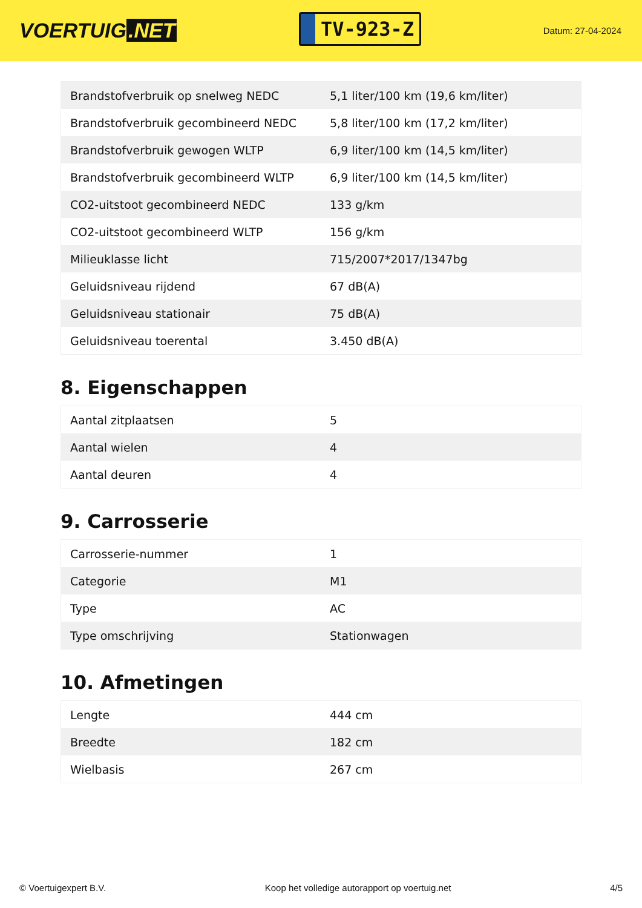VOERTUIG.NET
TV-923-Z
Datum: 27-04-2024
| Brandstofverbruik op snelweg NEDC | 5,1 liter/100 km (19,6 km/liter) |
| Brandstofverbruik gecombineerd NEDC | 5,8 liter/100 km (17,2 km/liter) |
| Brandstofverbruik gewogen WLTP | 6,9 liter/100 km (14,5 km/liter) |
| Brandstofverbruik gecombineerd WLTP | 6,9 liter/100 km (14,5 km/liter) |
| CO2-uitstoot gecombineerd NEDC | 133 g/km |
| CO2-uitstoot gecombineerd WLTP | 156 g/km |
| Milieuklasse licht | 715/2007*2017/1347bg |
| Geluidsniveau rijdend | 67 dB(A) |
| Geluidsniveau stationair | 75 dB(A) |
| Geluidsniveau toerental | 3.450 dB(A) |
8. Eigenschappen
| Aantal zitplaatsen | 5 |
| Aantal wielen | 4 |
| Aantal deuren | 4 |
9. Carrosserie
| Carrosserie-nummer | 1 |
| Categorie | M1 |
| Type | AC |
| Type omschrijving | Stationwagen |
10. Afmetingen
| Lengte | 444 cm |
| Breedte | 182 cm |
| Wielbasis | 267 cm |
© Voertuigexpert B.V. Koop het volledige autorapport op voertuig.net 4/5